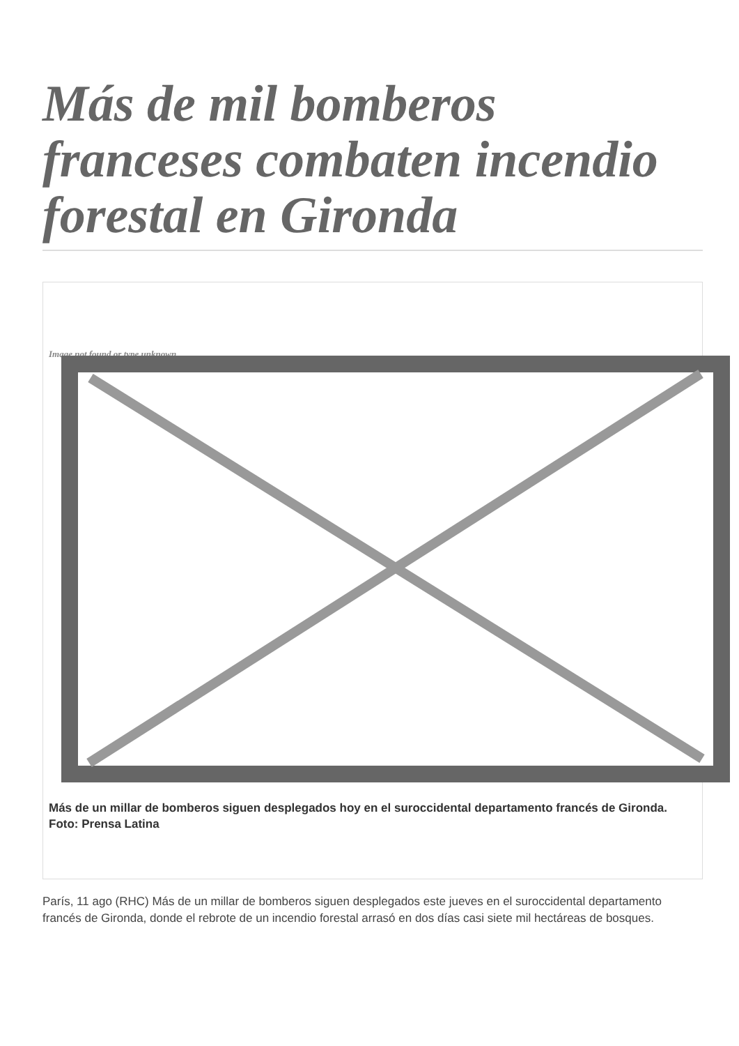Más de mil bomberos franceses combaten incendio forestal en Gironda
Image not found or type unknown
Más de un millar de bomberos siguen desplegados hoy en el suroccidental departamento francés de Gironda. Foto: Prensa Latina
París, 11 ago (RHC) Más de un millar de bomberos siguen desplegados este jueves en el suroccidental departamento francés de Gironda, donde el rebrote de un incendio forestal arrasó en dos días casi siete mil hectáreas de bosques.